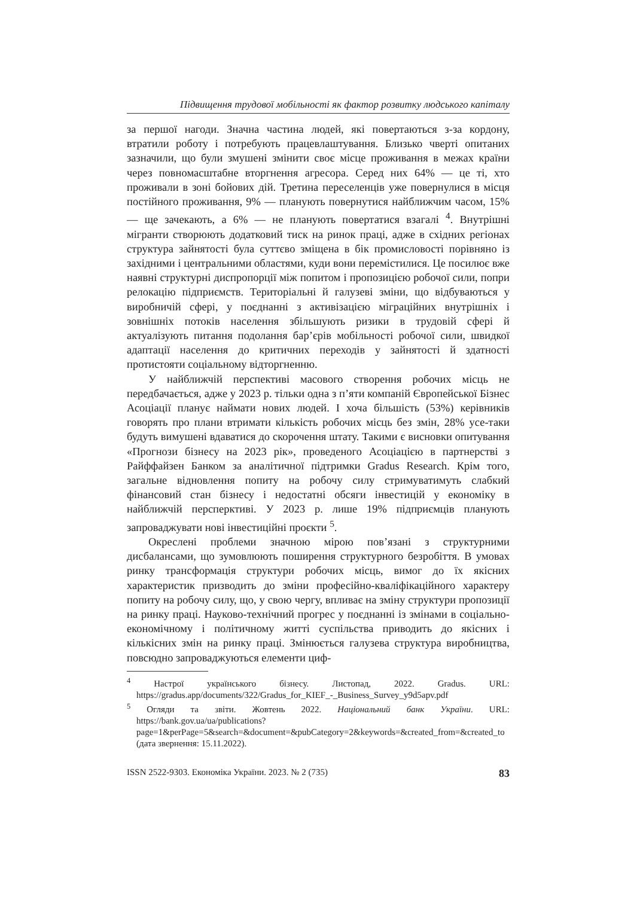Підвищення трудової мобільності як фактор розвитку людського капіталу
за першої нагоди. Значна частина людей, які повертаються з-за кордону, втратили роботу і потребують працевлаштування. Близько чверті опитаних зазначили, що були змушені змінити своє місце проживання в межах країни через повномасштабне вторгнення агресора. Серед них 64% — це ті, хто проживали в зоні бойових дій. Третина переселенців уже повернулися в місця постійного проживання, 9% — планують повернутися найближчим часом, 15% — ще зачекають, а 6% — не планують повертатися взагалі <sup>4</sup>. Внутрішні мігранти створюють додатковий тиск на ринок праці, адже в східних регіонах структура зайнятості була суттєво зміщена в бік промисловості порівняно із західними і центральними областями, куди вони перемістилися. Це посилює вже наявні структурні диспропорції між попитом і пропозицією робочої сили, попри релокацію підприємств. Територіальні й галузеві зміни, що відбуваються у виробничій сфері, у поєднанні з активізацією міграційних внутрішніх і зовнішніх потоків населення збільшують ризики в трудовій сфері й актуалізують питання подолання бар’єрів мобільності робочої сили, швидкої адаптації населення до критичних переходів у зайнятості й здатності протистояти соціальному відторгненню.
У найближчій перспективі масового створення робочих місць не передбачається, адже у 2023 р. тільки одна з п’яти компаній Європейської Бізнес Асоціації планує наймати нових людей. І хоча більшість (53%) керівників говорять про плани втримати кількість робочих місць без змін, 28% усе-таки будуть вимушені вдаватися до скорочення штату. Такими є висновки опитування «Прогнози бізнесу на 2023 рік», проведеного Асоціацією в партнерстві з Райффайзен Банком за аналітичної підтримки Gradus Research. Крім того, загальне відновлення попиту на робочу силу стримуватимуть слабкий фінансовий стан бізнесу і недостатні обсяги інвестицій у економіку в найближчій персперктиві. У 2023 р. лише 19% підприємців планують запроваджувати нові інвестиційні проєкти <sup>5</sup>.
Окреслені проблеми значною мірою пов’язані з структурними дисбалансами, що зумовлюють поширення структурного безробіття. В умовах ринку трансформація структури робочих місць, вимог до їх якісних характеристик призводить до зміни професійно-кваліфікаційного характеру попиту на робочу силу, що, у свою чергу, впливає на зміну структури пропозиції на ринку праці. Науково-технічний прогрес у поєднанні із змінами в соціально-економічному і політичному житті суспільства приводить до якісних і кількісних змін на ринку праці. Змінюється галузева структура виробництва, повсюдно запроваджуються елементи циф-
<sup>4</sup> Настрої українського бізнесу. Листопад, 2022. Gradus. URL: https://gradus.app/documents/322/Gradus_for_KIEF_-_Business_Survey_y9d5apv.pdf
<sup>5</sup> Огляди та звіти. Жовтень 2022. Національний банк України. URL: https://bank.gov.ua/ua/publications?page=1&perPage=5&search=&document=&pubCategory=2&keywords=&created_from=&created_to (дата звернення: 15.11.2022).
ISSN 2522-9303. Економіка України. 2023. № 2 (735) 83